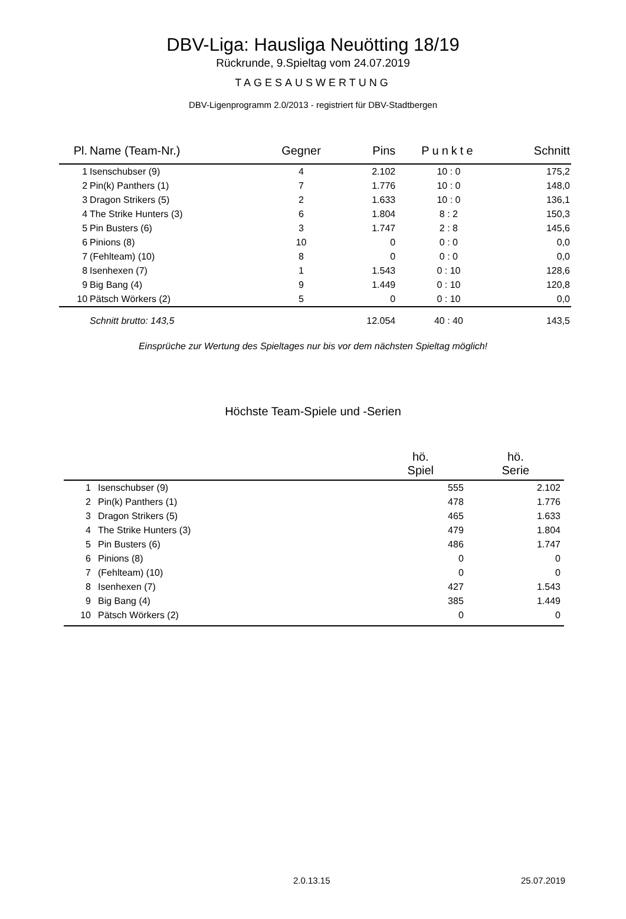DBV-Liga: Hausliga Neuötting 18/19
Rückrunde, 9.Spieltag vom 24.07.2019
TAGESAUSWERTUNG
DBV-Ligenprogramm 2.0/2013 - registriert für DBV-Stadtbergen
| Pl. | Name (Team-Nr.) | Gegner | Pins | Punkte | Schnitt |
| --- | --- | --- | --- | --- | --- |
| 1 | Isenschubser (9) | 4 | 2.102 | 10 : 0 | 175,2 |
| 2 | Pin(k) Panthers (1) | 7 | 1.776 | 10 : 0 | 148,0 |
| 3 | Dragon Strikers (5) | 2 | 1.633 | 10 : 0 | 136,1 |
| 4 | The Strike Hunters (3) | 6 | 1.804 | 8 : 2 | 150,3 |
| 5 | Pin Busters (6) | 3 | 1.747 | 2 : 8 | 145,6 |
| 6 | Pinions (8) | 10 | 0 | 0 : 0 | 0,0 |
| 7 | (Fehlteam) (10) | 8 | 0 | 0 : 0 | 0,0 |
| 8 | Isenhexen (7) | 1 | 1.543 | 0 : 10 | 128,6 |
| 9 | Big Bang (4) | 9 | 1.449 | 0 : 10 | 120,8 |
| 10 | Pätsch Wörkers (2) | 5 | 0 | 0 : 10 | 0,0 |
| | Schnitt brutto: 143,5 | | 12.054 | 40 : 40 | 143,5 |
Einsprüche zur Wertung des Spieltages nur bis vor dem nächsten Spieltag möglich!
Höchste Team-Spiele und -Serien
| | | hö. Spiel | hö. Serie |
| --- | --- | --- | --- |
| 1 | Isenschubser (9) | 555 | 2.102 |
| 2 | Pin(k) Panthers (1) | 478 | 1.776 |
| 3 | Dragon Strikers (5) | 465 | 1.633 |
| 4 | The Strike Hunters (3) | 479 | 1.804 |
| 5 | Pin Busters (6) | 486 | 1.747 |
| 6 | Pinions (8) | 0 | 0 |
| 7 | (Fehlteam) (10) | 0 | 0 |
| 8 | Isenhexen (7) | 427 | 1.543 |
| 9 | Big Bang (4) | 385 | 1.449 |
| 10 | Pätsch Wörkers (2) | 0 | 0 |
2.0.13.15 25.07.2019